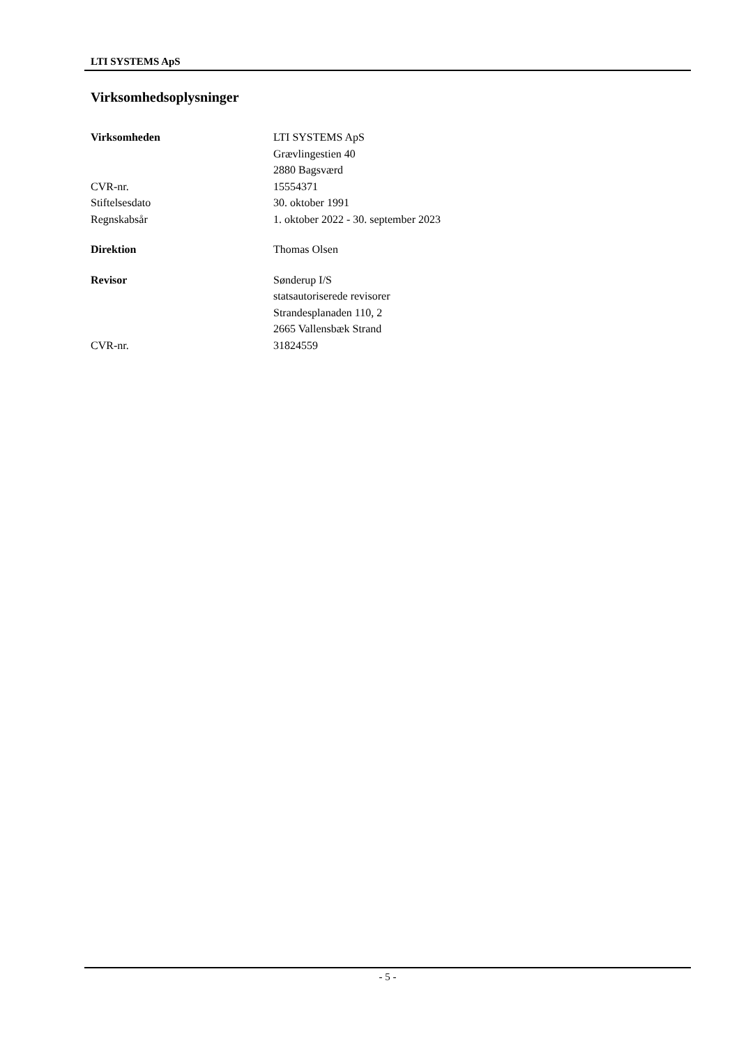LTI SYSTEMS ApS
Virksomhedsoplysninger
| Virksomheden | LTI SYSTEMS ApS |
| | Grævlingestien 40 |
| | 2880 Bagsværd |
| CVR-nr. | 15554371 |
| Stiftelsesdato | 30. oktober 1991 |
| Regnskabsår | 1. oktober 2022 - 30. september 2023 |
| Direktion | Thomas Olsen |
| Revisor | Sønderup I/S |
| | statsautoriserede revisorer |
| | Strandesplanaden 110, 2 |
| | 2665 Vallensbæk Strand |
| CVR-nr. | 31824559 |
- 5 -